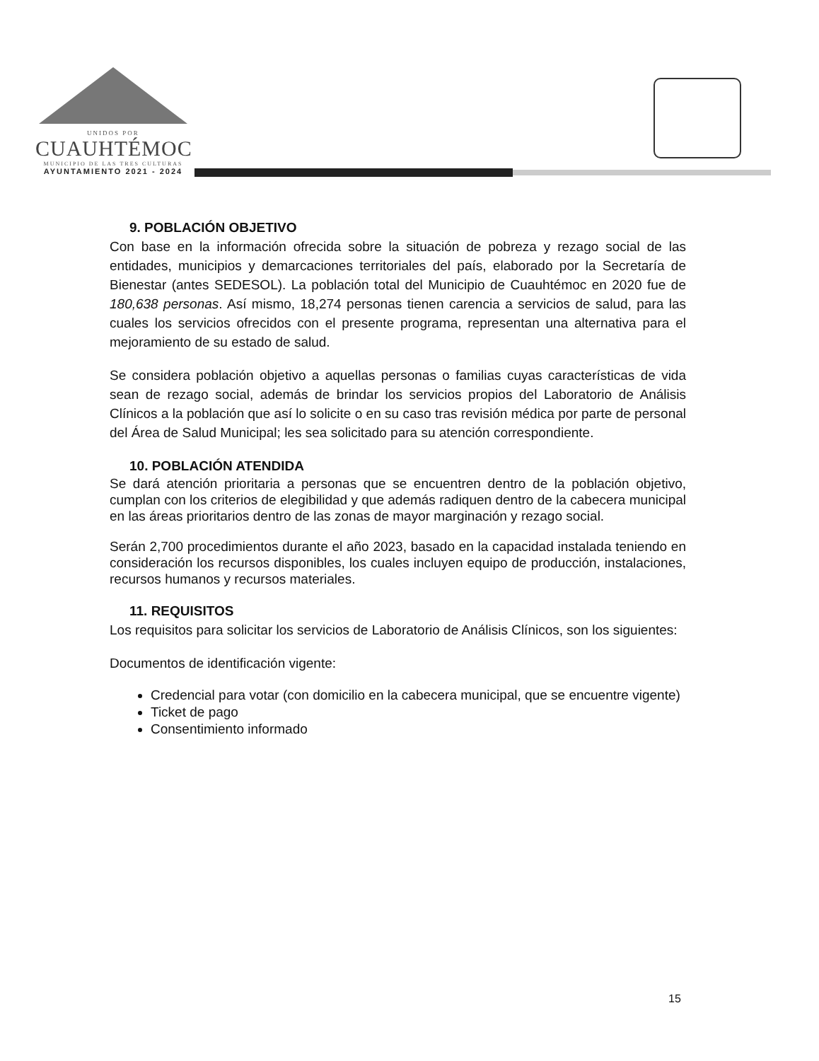UNIDOS POR
CUAUHTÉMOC
MUNICIPIO DE LAS TRES CULTURAS
AYUNTAMIENTO 2021 - 2024
9. POBLACIÓN OBJETIVO
Con base en la información ofrecida sobre la situación de pobreza y rezago social de las entidades, municipios y demarcaciones territoriales del país, elaborado por la Secretaría de Bienestar (antes SEDESOL). La población total del Municipio de Cuauhtémoc en 2020 fue de 180,638 personas. Así mismo, 18,274 personas tienen carencia a servicios de salud, para las cuales los servicios ofrecidos con el presente programa, representan una alternativa para el mejoramiento de su estado de salud.
Se considera población objetivo a aquellas personas o familias cuyas características de vida sean de rezago social, además de brindar los servicios propios del Laboratorio de Análisis Clínicos a la población que así lo solicite o en su caso tras revisión médica por parte de personal del Área de Salud Municipal; les sea solicitado para su atención correspondiente.
10. POBLACIÓN ATENDIDA
Se dará atención prioritaria a personas que se encuentren dentro de la población objetivo, cumplan con los criterios de elegibilidad y que además radiquen dentro de la cabecera municipal en las áreas prioritarios dentro de las zonas de mayor marginación y rezago social.
Serán 2,700 procedimientos durante el año 2023, basado en la capacidad instalada teniendo en consideración los recursos disponibles, los cuales incluyen equipo de producción, instalaciones, recursos humanos y recursos materiales.
11. REQUISITOS
Los requisitos para solicitar los servicios de Laboratorio de Análisis Clínicos, son los siguientes:
Documentos de identificación vigente:
Credencial para votar (con domicilio en la cabecera municipal, que se encuentre vigente)
Ticket de pago
Consentimiento informado
15